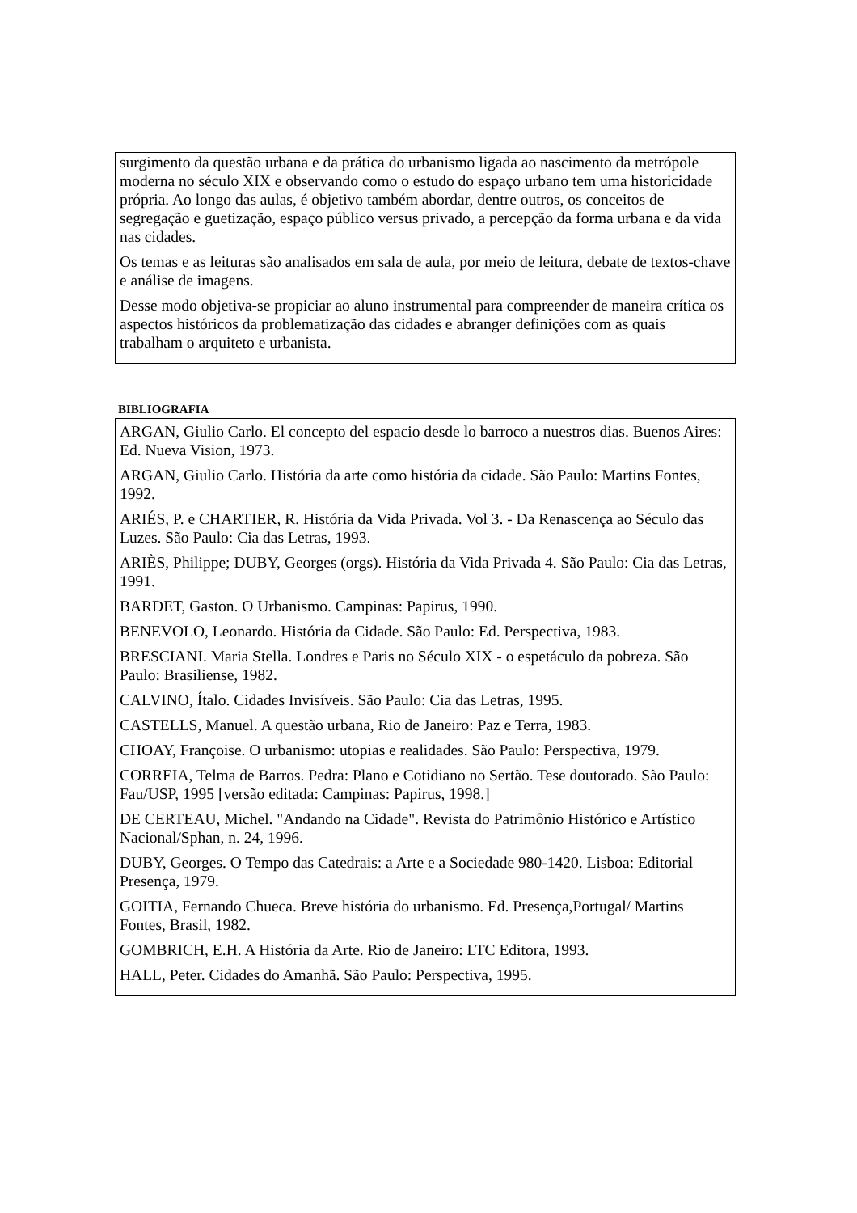surgimento da questão urbana e da prática do urbanismo ligada ao nascimento da metrópole moderna no século XIX e observando como o estudo do espaço urbano tem uma historicidade própria. Ao longo das aulas, é objetivo também abordar, dentre outros, os conceitos de segregação e guetização, espaço público versus privado, a percepção da forma urbana e da vida nas cidades.
Os temas e as leituras são analisados em sala de aula, por meio de leitura, debate de textos-chave e análise de imagens.
Desse modo objetiva-se propiciar ao aluno instrumental para compreender de maneira crítica os aspectos históricos da problematização das cidades e abranger definições com as quais trabalham o arquiteto e urbanista.
BIBLIOGRAFIA
ARGAN, Giulio Carlo. El concepto del espacio desde lo barroco a nuestros dias. Buenos Aires: Ed. Nueva Vision, 1973.
ARGAN, Giulio Carlo. História da arte como história da cidade. São Paulo: Martins Fontes, 1992.
ARIÉS, P. e CHARTIER, R. História da Vida Privada. Vol 3. - Da Renascença ao Século das Luzes. São Paulo: Cia das Letras, 1993.
ARIÈS, Philippe; DUBY, Georges (orgs). História da Vida Privada 4. São Paulo: Cia das Letras, 1991.
BARDET, Gaston. O Urbanismo. Campinas: Papirus, 1990.
BENEVOLO, Leonardo. História da Cidade. São Paulo: Ed. Perspectiva, 1983.
BRESCIANI. Maria Stella. Londres e Paris no Século XIX - o espetáculo da pobreza. São Paulo: Brasiliense, 1982.
CALVINO, Ítalo. Cidades Invisíveis. São Paulo: Cia das Letras, 1995.
CASTELLS, Manuel. A questão urbana, Rio de Janeiro: Paz e Terra, 1983.
CHOAY, Françoise. O urbanismo: utopias e realidades. São Paulo: Perspectiva, 1979.
CORREIA, Telma de Barros. Pedra: Plano e Cotidiano no Sertão. Tese doutorado. São Paulo: Fau/USP, 1995 [versão editada: Campinas: Papirus, 1998.]
DE CERTEAU, Michel. "Andando na Cidade". Revista do Patrimônio Histórico e Artístico Nacional/Sphan, n. 24, 1996.
DUBY, Georges. O Tempo das Catedrais: a Arte e a Sociedade 980-1420. Lisboa: Editorial Presença, 1979.
GOITIA, Fernando Chueca. Breve história do urbanismo. Ed. Presença,Portugal/ Martins Fontes, Brasil, 1982.
GOMBRICH, E.H. A História da Arte. Rio de Janeiro: LTC Editora, 1993.
HALL, Peter. Cidades do Amanhã. São Paulo: Perspectiva, 1995.